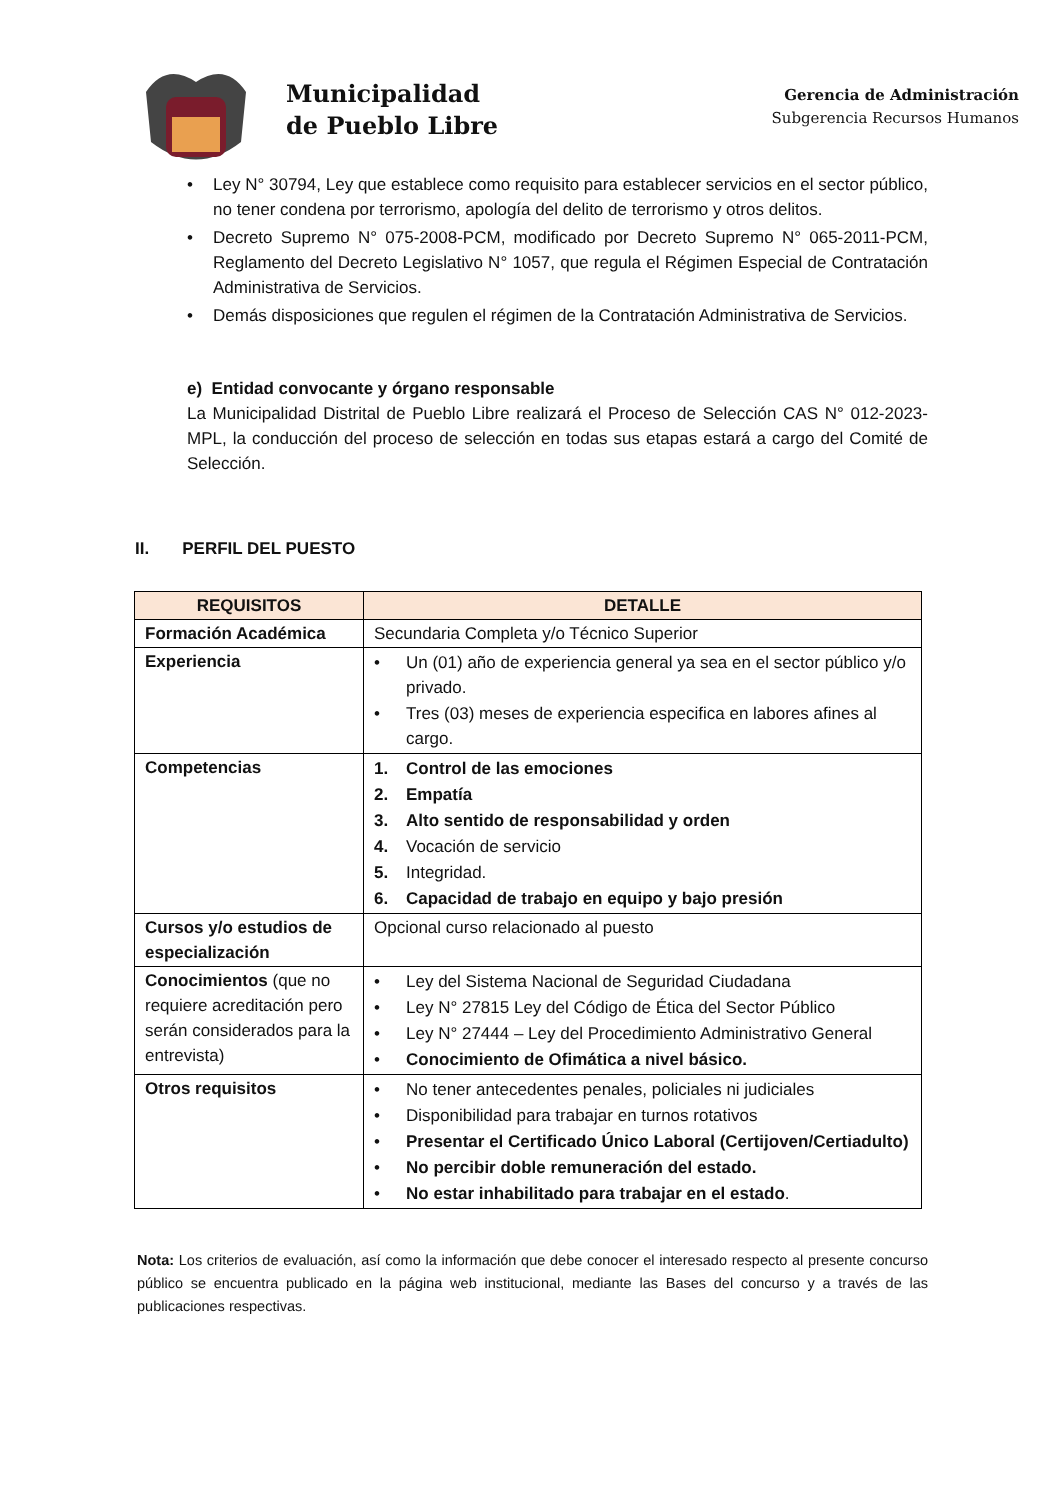Municipalidad
de Pueblo Libre
Gerencia de Administración
Subgerencia Recursos Humanos
• Ley N° 30794, Ley que establece como requisito para establecer servicios en el sector público, no tener condena por terrorismo, apología del delito de terrorismo y otros delitos.
• Decreto Supremo N° 075-2008-PCM, modificado por Decreto Supremo N° 065-2011-PCM, Reglamento del Decreto Legislativo N° 1057, que regula el Régimen Especial de Contratación Administrativa de Servicios.
• Demás disposiciones que regulen el régimen de la Contratación Administrativa de Servicios.
e) Entidad convocante y órgano responsable
La Municipalidad Distrital de Pueblo Libre realizará el Proceso de Selección CAS N° 012-2023-MPL, la conducción del proceso de selección en todas sus etapas estará a cargo del Comité de Selección.
II. PERFIL DEL PUESTO
| REQUISITOS | DETALLE |
| --- | --- |
| Formación Académica | Secundaria Completa y/o Técnico Superior |
| Experiencia | • Un (01) año de experiencia general ya sea en el sector público y/o privado. • Tres (03) meses de experiencia especifica en labores afines al cargo. |
| Competencias | 1. Control de las emociones 2. Empatía 3. Alto sentido de responsabilidad y orden 4. Vocación de servicio 5. Integridad. 6. Capacidad de trabajo en equipo y bajo presión |
| Cursos y/o estudios de especialización | Opcional curso relacionado al puesto |
| Conocimientos (que no requiere acreditación pero serán considerados para la entrevista) | • Ley del Sistema Nacional de Seguridad Ciudadana • Ley N° 27815 Ley del Código de Ética del Sector Público • Ley N° 27444 – Ley del Procedimiento Administrativo General • Conocimiento de Ofimática a nivel básico. |
| Otros requisitos | • No tener antecedentes penales, policiales ni judiciales • Disponibilidad para trabajar en turnos rotativos • Presentar el Certificado Único Laboral (Certijoven/Certiadulto) • No percibir doble remuneración del estado. • No estar inhabilitado para trabajar en el estado . |
Nota: Los criterios de evaluación, así como la información que debe conocer el interesado respecto al presente concurso público se encuentra publicado en la página web institucional, mediante las Bases del concurso y a través de las publicaciones respectivas.